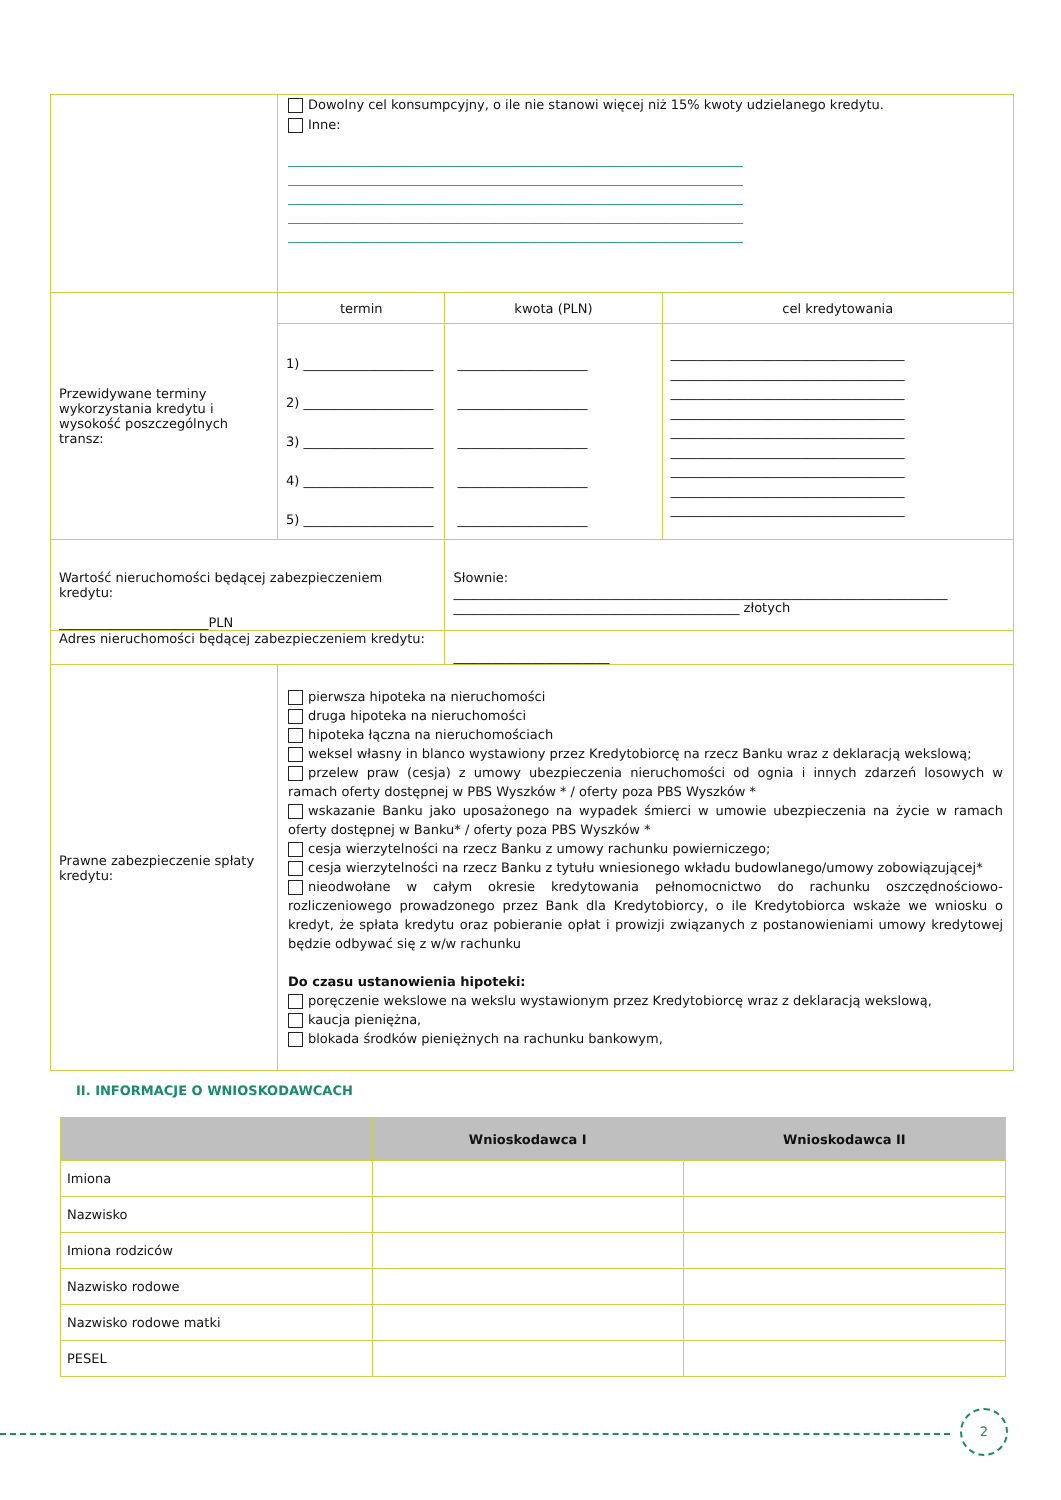| | Dowolny cel konsumpcyjny, o ile nie stanowi więcej niż 15% kwoty udzielanego kredytu. Inne: ______________________________________________________________________ ______________________________________________________________________ ______________________________________________________________________ ______________________________________________________________________ ______________________________________________________________________ | | |
| Przewidywane terminy wykorzystania kredytu i wysokość poszczególnych transz: | termin | kwota (PLN) | cel kredytowania |
| | 1) ____________________ 2) ____________________ 3) ____________________ 4) ____________________ 5) ____________________ | ____________________ ____________________ ____________________ ____________________ ____________________ | ____________________________________ ____________________________________ ____________________________________ ____________________________________ ____________________________________ ____________________________________ ____________________________________ ____________________________________ ____________________________________ |
| Wartość nieruchomości będącej zabezpieczeniem kredytu: _______________________PLN | | Słownie: ____________________________________________________________________________ ____________________________________________ złotych | |
| Adres nieruchomości będącej zabezpieczeniem kredytu: | | ________________________ | |
| Prawne zabezpieczenie spłaty kredytu: | pierwsza hipoteka na nieruchomości druga hipoteka na nieruchomości hipoteka łączna na nieruchomościach weksel własny in blanco wystawiony przez Kredytobiorcę na rzecz Banku wraz z deklaracją wekslową; przelew praw (cesja) z umowy ubezpieczenia nieruchomości od ognia i innych zdarzeń losowych w ramach oferty dostępnej w PBS Wyszków * / oferty poza PBS Wyszków * wskazanie Banku jako uposażonego na wypadek śmierci w umowie ubezpieczenia na życie w ramach oferty dostępnej w Banku* / oferty poza PBS Wyszków * cesja wierzytelności na rzecz Banku z umowy rachunku powierniczego; cesja wierzytelności na rzecz Banku z tytułu wniesionego wkładu budowlanego/umowy zobowiązującej* nieodwołane w całym okresie kredytowania pełnomocnictwo do rachunku oszczędnościowo-rozliczeniowego prowadzonego przez Bank dla Kredytobiorcy, o ile Kredytobiorca wskaże we wniosku o kredyt, że spłata kredytu oraz pobieranie opłat i prowizji związanych z postanowieniami umowy kredytowej będzie odbywać się z w/w rachunku Do czasu ustanowienia hipoteki: poręczenie wekslowe na wekslu wystawionym przez Kredytobiorcę wraz z deklaracją wekslową, kaucja pieniężna, blokada środków pieniężnych na rachunku bankowym, | | |
II. INFORMACJE O WNIOSKODAWCACH
| | Wnioskodawca I | Wnioskodawca II |
| --- | --- | --- |
| Imiona | | |
| Nazwisko | | |
| Imiona rodziców | | |
| Nazwisko rodowe | | |
| Nazwisko rodowe matki | | |
| PESEL | | |
2